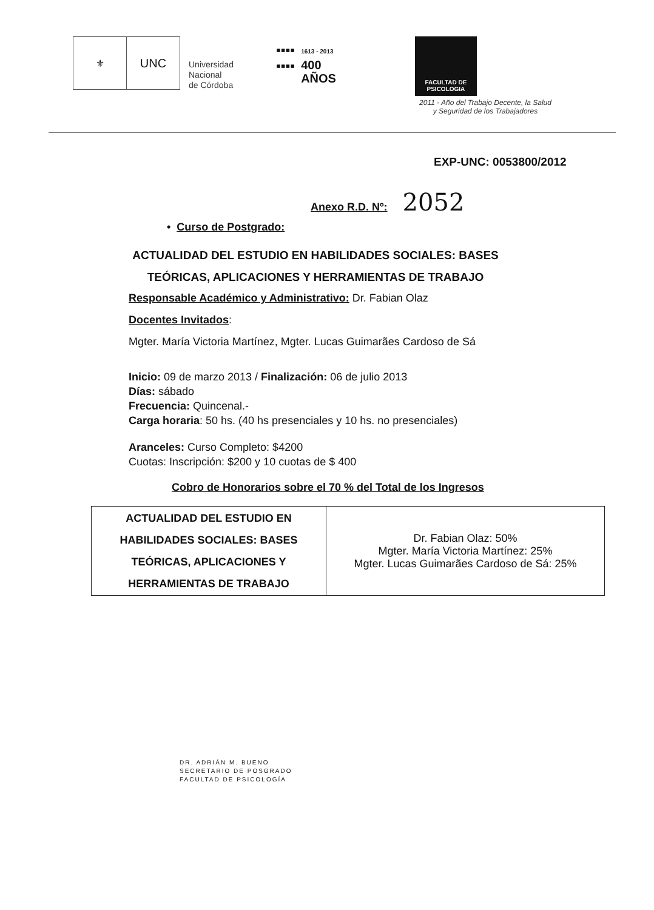⚜
UNC
Universidad
Nacional
de Córdoba
▪▪▪▪
▪▪▪▪
1613 - 2013
400
AÑOS
FACULTAD DE
PSICOLOGIA
2011 - Año del Trabajo Decente, la Salud
y Seguridad de los Trabajadores
EXP-UNC: 0053800/2012
Anexo R.D. Nº: 2052
• Curso de Postgrado:
ACTUALIDAD DEL ESTUDIO EN HABILIDADES SOCIALES: BASES TEÓRICAS, APLICACIONES Y HERRAMIENTAS DE TRABAJO
Responsable Académico y Administrativo: Dr. Fabian Olaz
Docentes Invitados:
Mgter. María Victoria Martínez, Mgter. Lucas Guimarães Cardoso de Sá
Inicio: 09 de marzo 2013 / Finalización: 06 de julio 2013
Días: sábado
Frecuencia: Quincenal.-
Carga horaria: 50 hs. (40 hs presenciales y 10 hs. no presenciales)
Aranceles: Curso Completo: $4200
Cuotas: Inscripción: $200 y 10 cuotas de $ 400
Cobro de Honorarios sobre el 70 % del Total de los Ingresos
| ACTUALIDAD DEL ESTUDIO EN HABILIDADES SOCIALES: BASES TEÓRICAS, APLICACIONES Y HERRAMIENTAS DE TRABAJO | Dr. Fabian Olaz: 50% Mgter. María Victoria Martínez: 25% Mgter. Lucas Guimarães Cardoso de Sá: 25% |
DR. ADRIÁN M. BUENO
SECRETARIO DE POSGRADO
FACULTAD DE PSICOLOGÍA